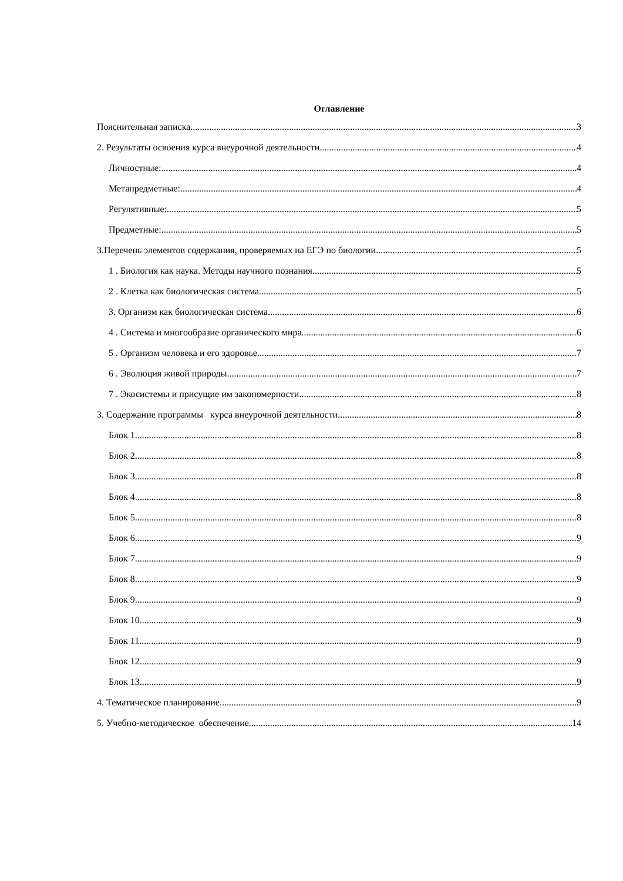Оглавление
Пояснительная записка. 3
2. Результаты освоения курса внеурочной деятельности. 4
Личностные: 4
Метапредметные: 4
Регулятивные: 5
Предметные: 5
3.Перечень элементов содержания, проверяемых на ЕГЭ по биологии 5
1 . Биология как наука. Методы научного познания 5
2 . Клетка как биологическая система 5
3. Организм как биологическая система 6
4 . Система и многообразие органического мира 6
5 . Организм человека и его здоровье 7
6 . Эволюция живой природы 7
7 . Экосистемы и присущие им закономерности 8
3. Содержание программы курса внеурочной деятельности. 8
Блок 1. 8
Блок 2. 8
Блок 3 8
Блок 4. 8
Блок 5 8
Блок 6 9
Блок 7 9
Блок 8. 9
Блок 9 9
Блок 10 9
Блок 11 9
Блок 12 9
Блок 13. 9
4. Тематическое планирование 9
5. Учебно-методическое обеспечение. 14